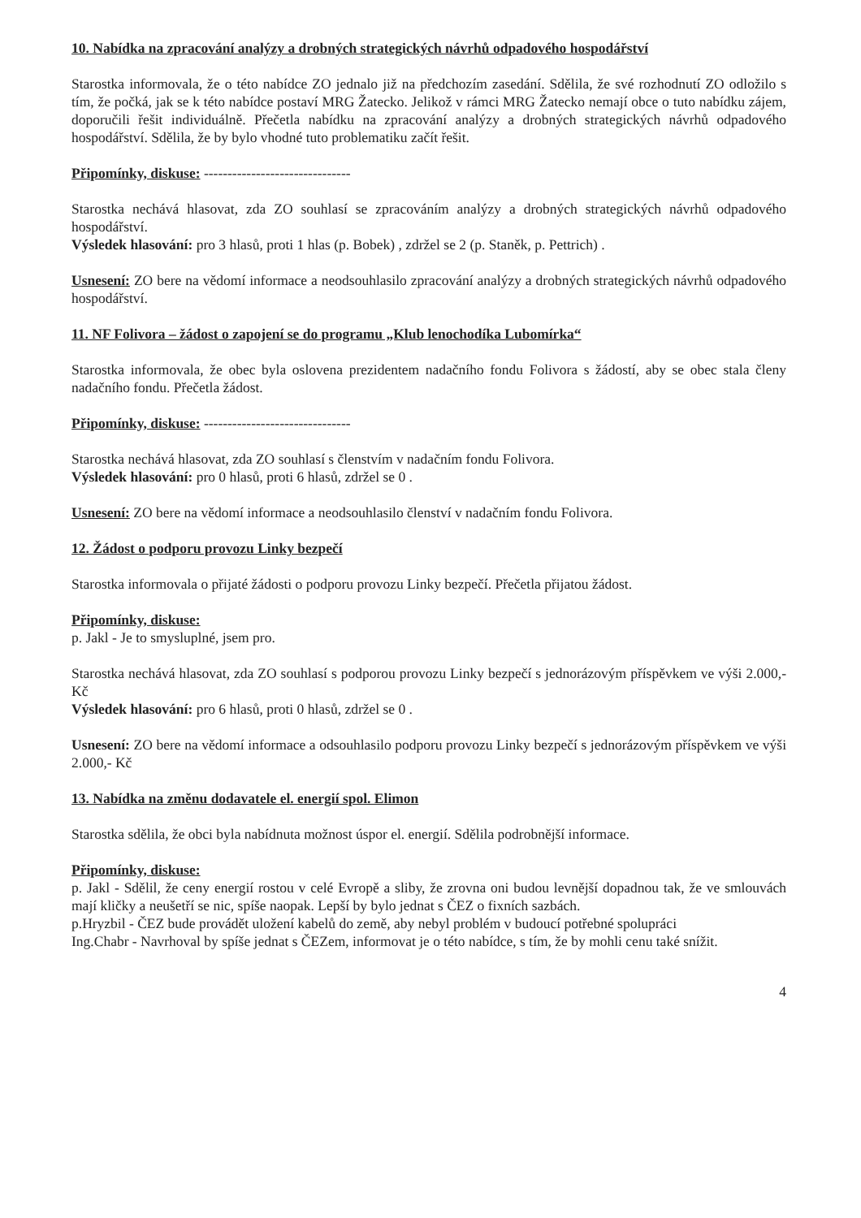10. Nabídka na zpracování analýzy a drobných strategických návrhů odpadového hospodářství
Starostka informovala, že o této nabídce ZO jednalo již na předchozím zasedání. Sdělila, že své rozhodnutí ZO odložilo s tím, že počká, jak se k této nabídce postaví MRG Žatecko. Jelikož v rámci MRG Žatecko nemají obce o tuto nabídku zájem, doporučili řešit individuálně. Přečetla nabídku na zpracování analýzy a drobných strategických návrhů odpadového hospodářství. Sdělila, že by bylo vhodné tuto problematiku začít řešit.
Připomínky, diskuse: -------------------------------
Starostka nechává hlasovat, zda ZO souhlasí se zpracováním analýzy a drobných strategických návrhů odpadového hospodářství.
Výsledek hlasování: pro 3 hlasů, proti 1 hlas (p. Bobek) , zdržel se 2 (p. Staněk, p. Pettrich) .
Usnesení: ZO bere na vědomí informace a neodsouhlasilo zpracování analýzy a drobných strategických návrhů odpadového hospodářství.
11. NF Folivora – žádost o zapojení se do programu „Klub lenochodíka Lubomírka“
Starostka informovala, že obec byla oslovena prezidentem nadačního fondu Folivora s žádostí, aby se obec stala členy nadačního fondu. Přečetla žádost.
Připomínky, diskuse: -------------------------------
Starostka nechává hlasovat, zda ZO souhlasí s členstvím v nadačním fondu Folivora.
Výsledek hlasování: pro 0 hlasů, proti 6 hlasů, zdržel se 0 .
Usnesení: ZO bere na vědomí informace a neodsouhlasilo členství v nadačním fondu Folivora.
12. Žádost o podporu provozu Linky bezpečí
Starostka informovala o přijaté žádosti o podporu provozu Linky bezpečí. Přečetla přijatou žádost.
Připomínky, diskuse:
p. Jakl - Je to smysluplné, jsem pro.
Starostka nechává hlasovat, zda ZO souhlasí s podporou provozu Linky bezpečí s jednorázovým příspěvkem ve výši 2.000,- Kč
Výsledek hlasování: pro 6 hlasů, proti 0 hlasů, zdržel se 0 .
Usnesení: ZO bere na vědomí informace a odsouhlasilo podporu provozu Linky bezpečí s jednorázovým příspěvkem ve výši 2.000,- Kč
13. Nabídka na změnu dodavatele el. energií spol. Elimon
Starostka sdělila, že obci byla nabídnuta možnost úspor el. energií. Sdělila podrobnější informace.
Připomínky, diskuse:
p. Jakl - Sdělil, že ceny energií rostou v celé Evropě a sliby, že zrovna oni budou levnější dopadnou tak, že ve smlouvách mají kličky a neušetří se nic, spíše naopak. Lepší by bylo jednat s ČEZ o fixních sazbách.
p.Hryzbil - ČEZ bude provádět uložení kabelů do země, aby nebyl problém v budoucí potřebné spolupráci
Ing.Chabr - Navrhoval by spíše jednat s ČEZem, informovat je o této nabídce, s tím, že by mohli cenu také snížit.
4